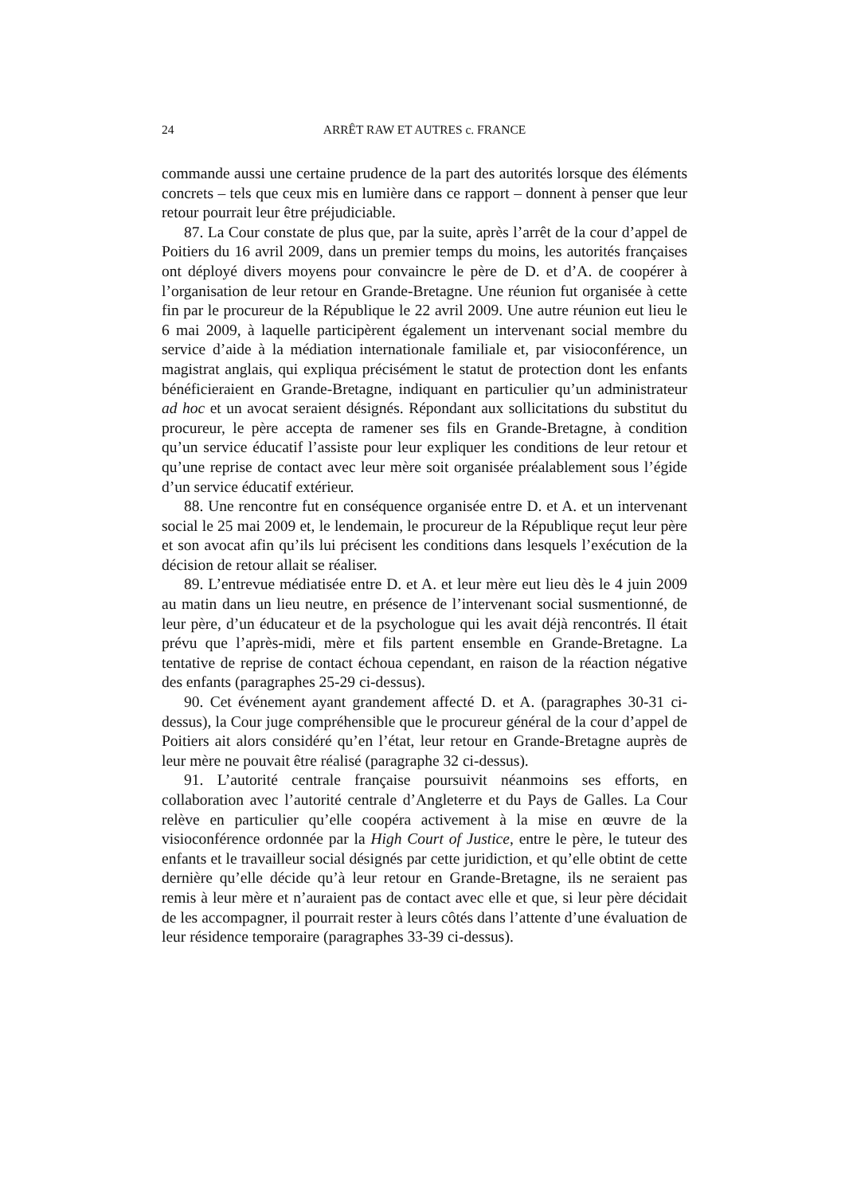24 ARRÊT RAW ET AUTRES c. FRANCE
commande aussi une certaine prudence de la part des autorités lorsque des éléments concrets – tels que ceux mis en lumière dans ce rapport – donnent à penser que leur retour pourrait leur être préjudiciable.
87. La Cour constate de plus que, par la suite, après l’arrêt de la cour d’appel de Poitiers du 16 avril 2009, dans un premier temps du moins, les autorités françaises ont déployé divers moyens pour convaincre le père de D. et d’A. de coopérer à l’organisation de leur retour en Grande-Bretagne. Une réunion fut organisée à cette fin par le procureur de la République le 22 avril 2009. Une autre réunion eut lieu le 6 mai 2009, à laquelle participèrent également un intervenant social membre du service d’aide à la médiation internationale familiale et, par visioconférence, un magistrat anglais, qui expliqua précisément le statut de protection dont les enfants bénéficieraient en Grande-Bretagne, indiquant en particulier qu’un administrateur ad hoc et un avocat seraient désignés. Répondant aux sollicitations du substitut du procureur, le père accepta de ramener ses fils en Grande-Bretagne, à condition qu’un service éducatif l’assiste pour leur expliquer les conditions de leur retour et qu’une reprise de contact avec leur mère soit organisée préalablement sous l’égide d’un service éducatif extérieur.
88. Une rencontre fut en conséquence organisée entre D. et A. et un intervenant social le 25 mai 2009 et, le lendemain, le procureur de la République reçut leur père et son avocat afin qu’ils lui précisent les conditions dans lesquels l’exécution de la décision de retour allait se réaliser.
89. L’entrevue médiatisée entre D. et A. et leur mère eut lieu dès le 4 juin 2009 au matin dans un lieu neutre, en présence de l’intervenant social susmentionné, de leur père, d’un éducateur et de la psychologue qui les avait déjà rencontrés. Il était prévu que l’après-midi, mère et fils partent ensemble en Grande-Bretagne. La tentative de reprise de contact échoua cependant, en raison de la réaction négative des enfants (paragraphes 25-29 ci-dessus).
90. Cet événement ayant grandement affecté D. et A. (paragraphes 30-31 ci-dessus), la Cour juge compréhensible que le procureur général de la cour d’appel de Poitiers ait alors considéré qu’en l’état, leur retour en Grande-Bretagne auprès de leur mère ne pouvait être réalisé (paragraphe 32 ci-dessus).
91. L’autorité centrale française poursuivit néanmoins ses efforts, en collaboration avec l’autorité centrale d’Angleterre et du Pays de Galles. La Cour relève en particulier qu’elle coopéra activement à la mise en œuvre de la visioconférence ordonnée par la High Court of Justice, entre le père, le tuteur des enfants et le travailleur social désignés par cette juridiction, et qu’elle obtint de cette dernière qu’elle décide qu’à leur retour en Grande-Bretagne, ils ne seraient pas remis à leur mère et n’auraient pas de contact avec elle et que, si leur père décidait de les accompagner, il pourrait rester à leurs côtés dans l’attente d’une évaluation de leur résidence temporaire (paragraphes 33-39 ci-dessus).